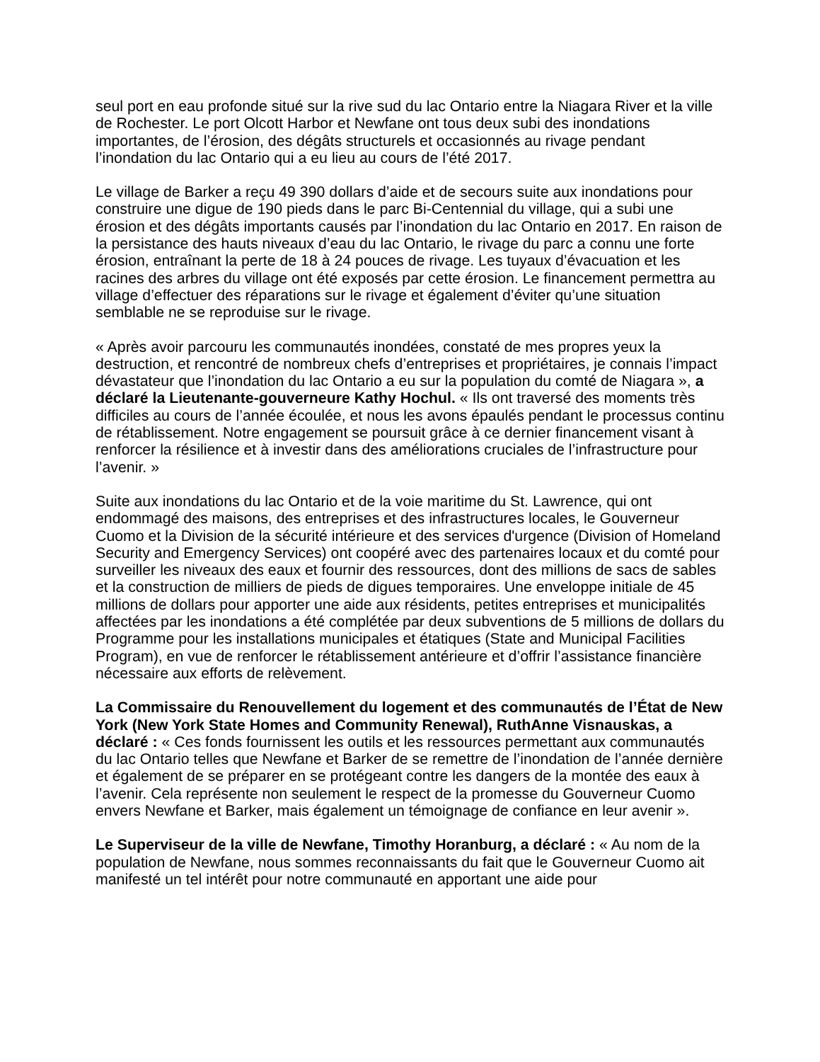seul port en eau profonde situé sur la rive sud du lac Ontario entre la Niagara River et la ville de Rochester. Le port Olcott Harbor et Newfane ont tous deux subi des inondations importantes, de l’érosion, des dégâts structurels et occasionnés au rivage pendant l’inondation du lac Ontario qui a eu lieu au cours de l’été 2017.
Le village de Barker a reçu 49 390 dollars d’aide et de secours suite aux inondations pour construire une digue de 190 pieds dans le parc Bi-Centennial du village, qui a subi une érosion et des dégâts importants causés par l’inondation du lac Ontario en 2017. En raison de la persistance des hauts niveaux d’eau du lac Ontario, le rivage du parc a connu une forte érosion, entraînant la perte de 18 à 24 pouces de rivage. Les tuyaux d’évacuation et les racines des arbres du village ont été exposés par cette érosion. Le financement permettra au village d’effectuer des réparations sur le rivage et également d’éviter qu’une situation semblable ne se reproduise sur le rivage.
« Après avoir parcouru les communautés inondées, constaté de mes propres yeux la destruction, et rencontré de nombreux chefs d’entreprises et propriétaires, je connais l’impact dévastateur que l’inondation du lac Ontario a eu sur la population du comté de Niagara », a déclaré la Lieutenante-gouverneure Kathy Hochul. « Ils ont traversé des moments très difficiles au cours de l’année écoulée, et nous les avons épaulés pendant le processus continu de rétablissement. Notre engagement se poursuit grâce à ce dernier financement visant à renforcer la résilience et à investir dans des améliorations cruciales de l’infrastructure pour l’avenir. »
Suite aux inondations du lac Ontario et de la voie maritime du St. Lawrence, qui ont endommagé des maisons, des entreprises et des infrastructures locales, le Gouverneur Cuomo et la Division de la sécurité intérieure et des services d'urgence (Division of Homeland Security and Emergency Services) ont coopéré avec des partenaires locaux et du comté pour surveiller les niveaux des eaux et fournir des ressources, dont des millions de sacs de sables et la construction de milliers de pieds de digues temporaires. Une enveloppe initiale de 45 millions de dollars pour apporter une aide aux résidents, petites entreprises et municipalités affectées par les inondations a été complétée par deux subventions de 5 millions de dollars du Programme pour les installations municipales et étatiques (State and Municipal Facilities Program), en vue de renforcer le rétablissement antérieure et d’offrir l’assistance financière nécessaire aux efforts de relèvement.
La Commissaire du Renouvellement du logement et des communautés de l’État de New York (New York State Homes and Community Renewal), RuthAnne Visnauskas, a déclaré : « Ces fonds fournissent les outils et les ressources permettant aux communautés du lac Ontario telles que Newfane et Barker de se remettre de l’inondation de l’année dernière et également de se préparer en se protégeant contre les dangers de la montée des eaux à l’avenir. Cela représente non seulement le respect de la promesse du Gouverneur Cuomo envers Newfane et Barker, mais également un témoignage de confiance en leur avenir ».
Le Superviseur de la ville de Newfane, Timothy Horanburg, a déclaré : « Au nom de la population de Newfane, nous sommes reconnaissants du fait que le Gouverneur Cuomo ait manifesté un tel intérêt pour notre communauté en apportant une aide pour